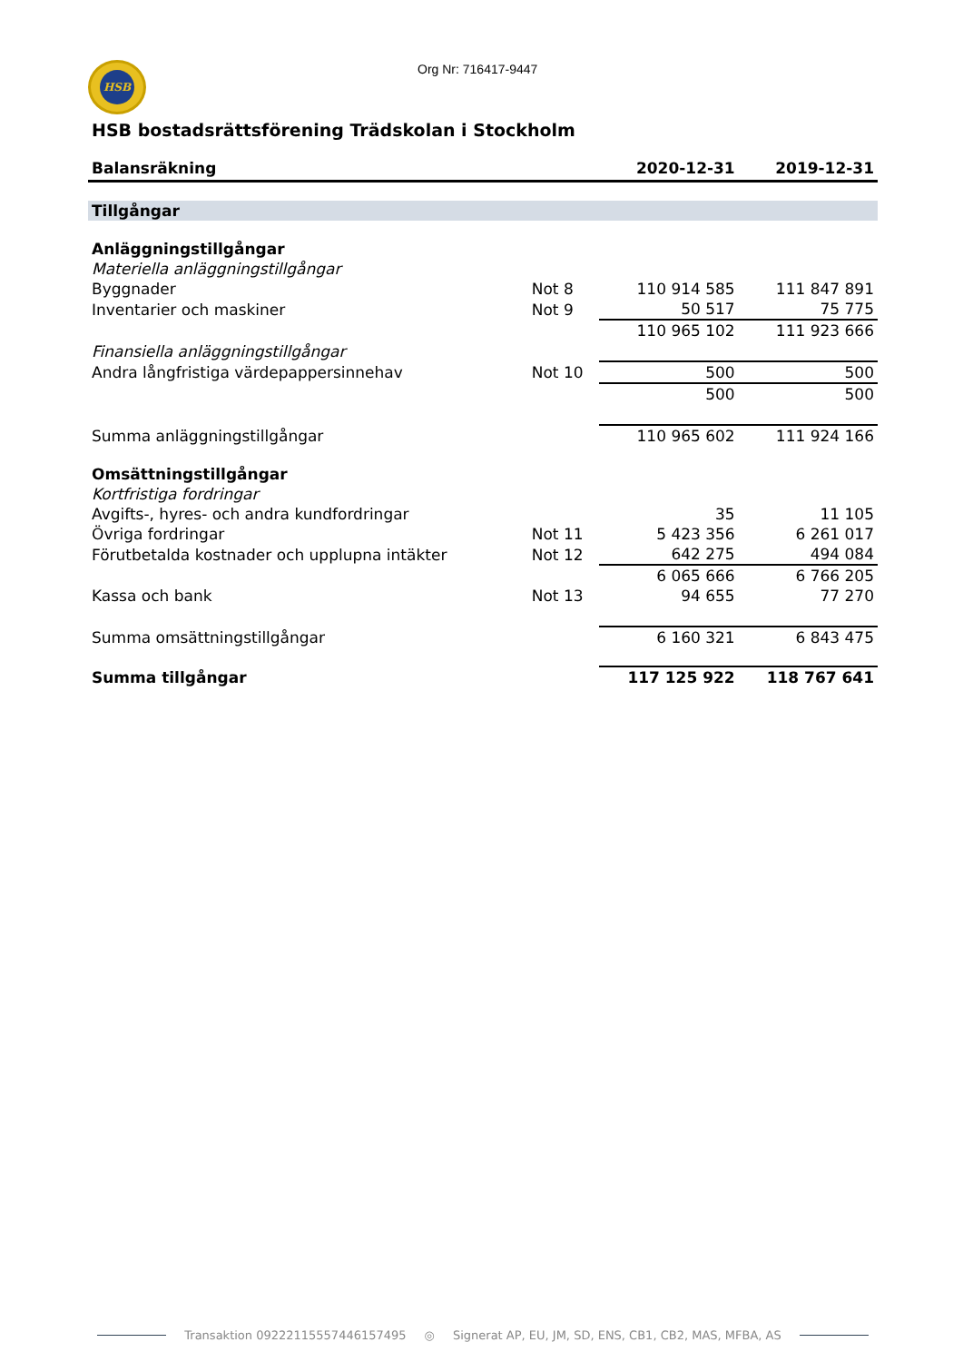HSB
Org Nr: 716417-9447
HSB bostadsrättsförening Trädskolan i Stockholm
| Balansräkning | | 2020-12-31 | 2019-12-31 |
| Tillgångar | | | |
| Anläggningstillgångar | | | |
| Materiella anläggningstillgångar | | | |
| Byggnader | Not 8 | 110 914 585 | 111 847 891 |
| Inventarier och maskiner | Not 9 | 50 517 | 75 775 |
| | | 110 965 102 | 111 923 666 |
| Finansiella anläggningstillgångar | | | |
| Andra långfristiga värdepappersinnehav | Not 10 | 500 | 500 |
| | | 500 | 500 |
| Summa anläggningstillgångar | | 110 965 602 | 111 924 166 |
| Omsättningstillgångar | | | |
| Kortfristiga fordringar | | | |
| Avgifts-, hyres- och andra kundfordringar | | 35 | 11 105 |
| Övriga fordringar | Not 11 | 5 423 356 | 6 261 017 |
| Förutbetalda kostnader och upplupna intäkter | Not 12 | 642 275 | 494 084 |
| | | 6 065 666 | 6 766 205 |
| Kassa och bank | Not 13 | 94 655 | 77 270 |
| Summa omsättningstillgångar | | 6 160 321 | 6 843 475 |
| Summa tillgångar | | 117 125 922 | 118 767 641 |
Transaktion 09222115557446157495 ◎ Signerat AP, EU, JM, SD, ENS, CB1, CB2, MAS, MFBA, AS